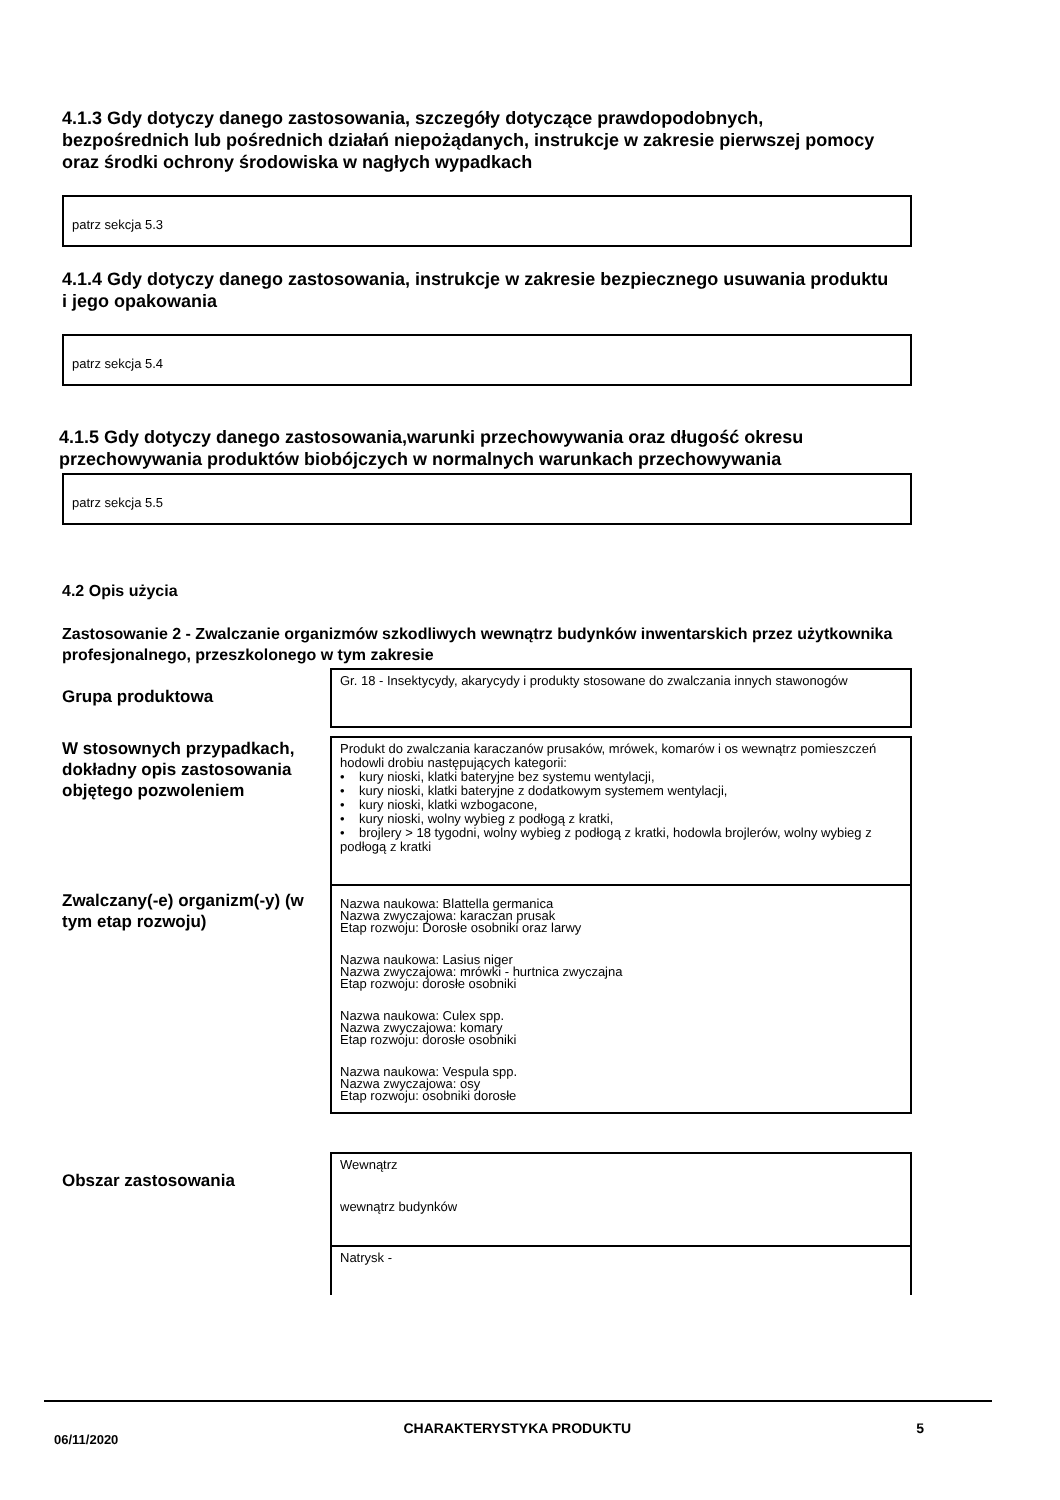4.1.3 Gdy dotyczy danego zastosowania, szczegóły dotyczące prawdopodobnych, bezpośrednich lub pośrednich działań niepożądanych, instrukcje w zakresie pierwszej pomocy oraz środki ochrony środowiska w nagłych wypadkach
patrz sekcja 5.3
4.1.4 Gdy dotyczy danego zastosowania, instrukcje w zakresie bezpiecznego usuwania produktu i jego opakowania
patrz sekcja 5.4
4.1.5 Gdy dotyczy danego zastosowania,warunki przechowywania oraz długość okresu przechowywania produktów biobójczych w normalnych warunkach przechowywania
patrz sekcja 5.5
4.2 Opis użycia
Zastosowanie 2 - Zwalczanie organizmów szkodliwych wewnątrz budynków inwentarskich przez użytkownika profesjonalnego, przeszkolonego w tym zakresie
Grupa produktowa
Gr. 18 - Insektycydy, akarycydy i produkty stosowane do zwalczania innych stawonogów
W stosownych przypadkach, dokładny opis zastosowania objętego pozwoleniem
Produkt do zwalczania karaczanów prusaków, mrówek, komarów i os wewnątrz pomieszczeń hodowli drobiu następujących kategorii:
• kury nioski, klatki bateryjne bez systemu wentylacji,
• kury nioski, klatki bateryjne z dodatkowym systemem wentylacji,
• kury nioski, klatki wzbogacone,
• kury nioski, wolny wybieg z podłogą z kratki,
• brojlery > 18 tygodni, wolny wybieg z podłogą z kratki, hodowla brojlerów, wolny wybieg z podłogą z kratki
Zwalczany(-e) organizm(-y) (w tym etap rozwoju)
Nazwa naukowa: Blattella germanica
Nazwa zwyczajowa: karaczan prusak
Etap rozwoju: Dorosłe osobniki oraz larwy
Nazwa naukowa: Lasius niger
Nazwa zwyczajowa: mrówki - hurtnica zwyczajna
Etap rozwoju: dorosłe osobniki
Nazwa naukowa: Culex spp.
Nazwa zwyczajowa: komary
Etap rozwoju: dorosłe osobniki
Nazwa naukowa: Vespula spp.
Nazwa zwyczajowa: osy
Etap rozwoju: osobniki dorosłe
Obszar zastosowania
Wewnątrz
wewnątrz budynków
Natrysk -
06/11/2020 CHARAKTERYSTYKA PRODUKTU 5